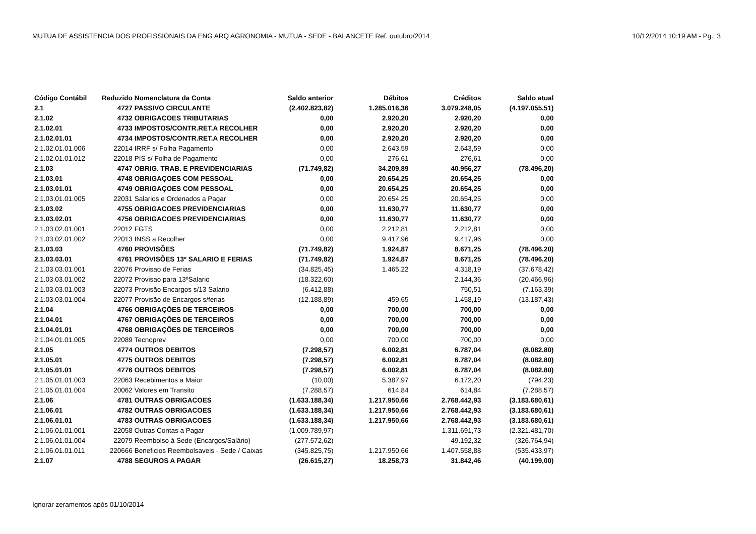MUTUA DE ASSISTENCIA DOS PROFISSIONAIS DA ENG ARQ AGRONOMIA - MUTUA - SEDE - BALANCETE Ref. outubro/2014 10/12/2014 10:19 AM - Pg.: 3
| Código Contábil | Reduzido | Nomenclatura da Conta | Saldo anterior | Débitos | Créditos | Saldo atual |
| --- | --- | --- | --- | --- | --- | --- |
| 2.1 | 4727 | PASSIVO CIRCULANTE | (2.402.823,82) | 1.285.016,36 | 3.079.248,05 | (4.197.055,51) |
| 2.1.02 | 4732 | OBRIGACOES TRIBUTARIAS | 0,00 | 2.920,20 | 2.920,20 | 0,00 |
| 2.1.02.01 | 4733 | IMPOSTOS/CONTR.RET.A RECOLHER | 0,00 | 2.920,20 | 2.920,20 | 0,00 |
| 2.1.02.01.01 | 4734 | IMPOSTOS/CONTR.RET.A RECOLHER | 0,00 | 2.920,20 | 2.920,20 | 0,00 |
| 2.1.02.01.01.006 | 22014 | IRRF s/ Folha Pagamento | 0,00 | 2.643,59 | 2.643,59 | 0,00 |
| 2.1.02.01.01.012 | 22018 | PIS s/ Folha de Pagamento | 0,00 | 276,61 | 276,61 | 0,00 |
| 2.1.03 | 4747 | OBRIG. TRAB. E PREVIDENCIARIAS | (71.749,82) | 34.209,89 | 40.956,27 | (78.496,20) |
| 2.1.03.01 | 4748 | OBRIGAÇOES COM PESSOAL | 0,00 | 20.654,25 | 20.654,25 | 0,00 |
| 2.1.03.01.01 | 4749 | OBRIGAÇOES COM PESSOAL | 0,00 | 20.654,25 | 20.654,25 | 0,00 |
| 2.1.03.01.01.005 | 22031 | Salarios e Ordenados a Pagar | 0,00 | 20.654,25 | 20.654,25 | 0,00 |
| 2.1.03.02 | 4755 | OBRIGACOES PREVIDENCIARIAS | 0,00 | 11.630,77 | 11.630,77 | 0,00 |
| 2.1.03.02.01 | 4756 | OBRIGACOES PREVIDENCIARIAS | 0,00 | 11.630,77 | 11.630,77 | 0,00 |
| 2.1.03.02.01.001 | 22012 | FGTS | 0,00 | 2.212,81 | 2.212,81 | 0,00 |
| 2.1.03.02.01.002 | 22013 | INSS a Recolher | 0,00 | 9.417,96 | 9.417,96 | 0,00 |
| 2.1.03.03 | 4760 | PROVISÕES | (71.749,82) | 1.924,87 | 8.671,25 | (78.496,20) |
| 2.1.03.03.01 | 4761 | PROVISÕES 13º SALARIO E FERIAS | (71.749,82) | 1.924,87 | 8.671,25 | (78.496,20) |
| 2.1.03.03.01.001 | 22076 | Provisao de Ferias | (34.825,45) | 1.465,22 | 4.318,19 | (37.678,42) |
| 2.1.03.03.01.002 | 22072 | Provisao para 13ºSalario | (18.322,60) | | 2.144,36 | (20.466,96) |
| 2.1.03.03.01.003 | 22073 | Provisão Encargos s/13 Salario | (6.412,88) | | 750,51 | (7.163,39) |
| 2.1.03.03.01.004 | 22077 | Provisão de Encargos s/ferias | (12.188,89) | 459,65 | 1.458,19 | (13.187,43) |
| 2.1.04 | 4766 | OBRIGAÇÕES DE TERCEIROS | 0,00 | 700,00 | 700,00 | 0,00 |
| 2.1.04.01 | 4767 | OBRIGAÇÕES DE TERCEIROS | 0,00 | 700,00 | 700,00 | 0,00 |
| 2.1.04.01.01 | 4768 | OBRIGAÇÕES DE TERCEIROS | 0,00 | 700,00 | 700,00 | 0,00 |
| 2.1.04.01.01.005 | 22089 | Tecnoprev | 0,00 | 700,00 | 700,00 | 0,00 |
| 2.1.05 | 4774 | OUTROS DEBITOS | (7.298,57) | 6.002,81 | 6.787,04 | (8.082,80) |
| 2.1.05.01 | 4775 | OUTROS DEBITOS | (7.298,57) | 6.002,81 | 6.787,04 | (8.082,80) |
| 2.1.05.01.01 | 4776 | OUTROS DEBITOS | (7.298,57) | 6.002,81 | 6.787,04 | (8.082,80) |
| 2.1.05.01.01.003 | 22063 | Recebimentos a Maior | (10,00) | 5.387,97 | 6.172,20 | (794,23) |
| 2.1.05.01.01.004 | 20062 | Valores em Transito | (7.288,57) | 614,84 | 614,84 | (7.288,57) |
| 2.1.06 | 4781 | OUTRAS OBRIGACOES | (1.633.188,34) | 1.217.950,66 | 2.768.442,93 | (3.183.680,61) |
| 2.1.06.01 | 4782 | OUTRAS OBRIGACOES | (1.633.188,34) | 1.217.950,66 | 2.768.442,93 | (3.183.680,61) |
| 2.1.06.01.01 | 4783 | OUTRAS OBRIGACOES | (1.633.188,34) | 1.217.950,66 | 2.768.442,93 | (3.183.680,61) |
| 2.1.06.01.01.001 | 22058 | Outras Contas a Pagar | (1.009.789,97) | | 1.311.691,73 | (2.321.481,70) |
| 2.1.06.01.01.004 | 22079 | Reembolso à Sede (Encargos/Salário) | (277.572,62) | | 49.192,32 | (326.764,94) |
| 2.1.06.01.01.011 | 220666 | Beneficios Reembolsaveis - Sede / Caixas | (345.825,75) | 1.217.950,66 | 1.407.558,88 | (535.433,97) |
| 2.1.07 | 4788 | SEGUROS A PAGAR | (26.615,27) | 18.258,73 | 31.842,46 | (40.199,00) |
Ignorar zeramentos após 01/10/2014